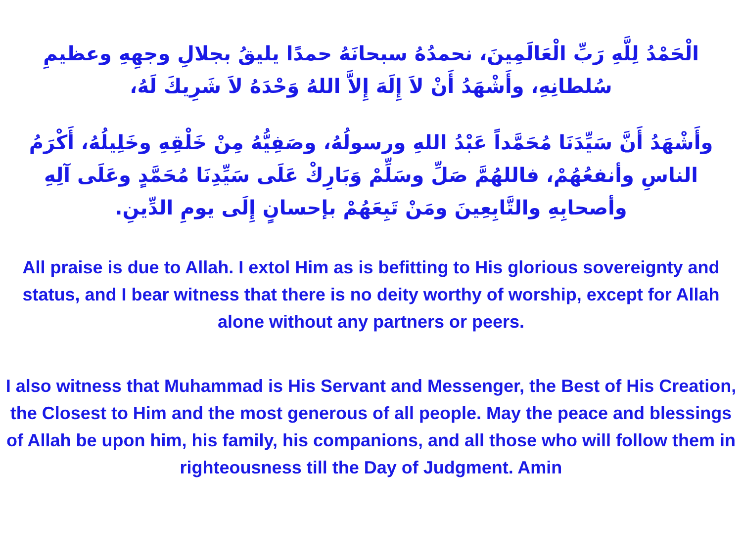الْحَمْدُ لِلَّهِ رَبِّ الْعَالَمِينَ، نحمدُهُ سبحانَهُ حمدًا يليقُ بجلالِ وجهِهِ وعظيمِ سُلطانِهِ، وأَشْهَدُ أَنْ لاَ إِلَهَ إِلاَّ اللهُ وَحْدَهُ لاَ شَرِيكَ لَهُ،
وأَشْهَدُ أَنَّ سَيِّدَنَا مُحَمَّداً عَبْدُ اللهِ ورسولُهُ، وصَفِيُّهُ مِنْ خَلْقِهِ وخَلِيلُهُ، أَكْرَمُ الناسِ وأنفعُهُمْ، فاللهُمَّ صَلِّ وسَلِّمْ وَبَارِكْ عَلَى سَيِّدِنَا مُحَمَّدٍ وعَلَى آلِهِ وأصحابِهِ والتَّابِعِينَ ومَنْ تَبِعَهُمْ بإحسانٍ إِلَى يومِ الدِّينِ.
All praise is due to Allah. I extol Him as is befitting to His glorious sovereignty and status, and I bear witness that there is no deity worthy of worship, except for Allah alone without any partners or peers.
I also witness that Muhammad is His Servant and Messenger, the Best of His Creation, the Closest to Him and the most generous of all people. May the peace and blessings of Allah be upon him, his family, his companions, and all those who will follow them in righteousness till the Day of Judgment. Amin